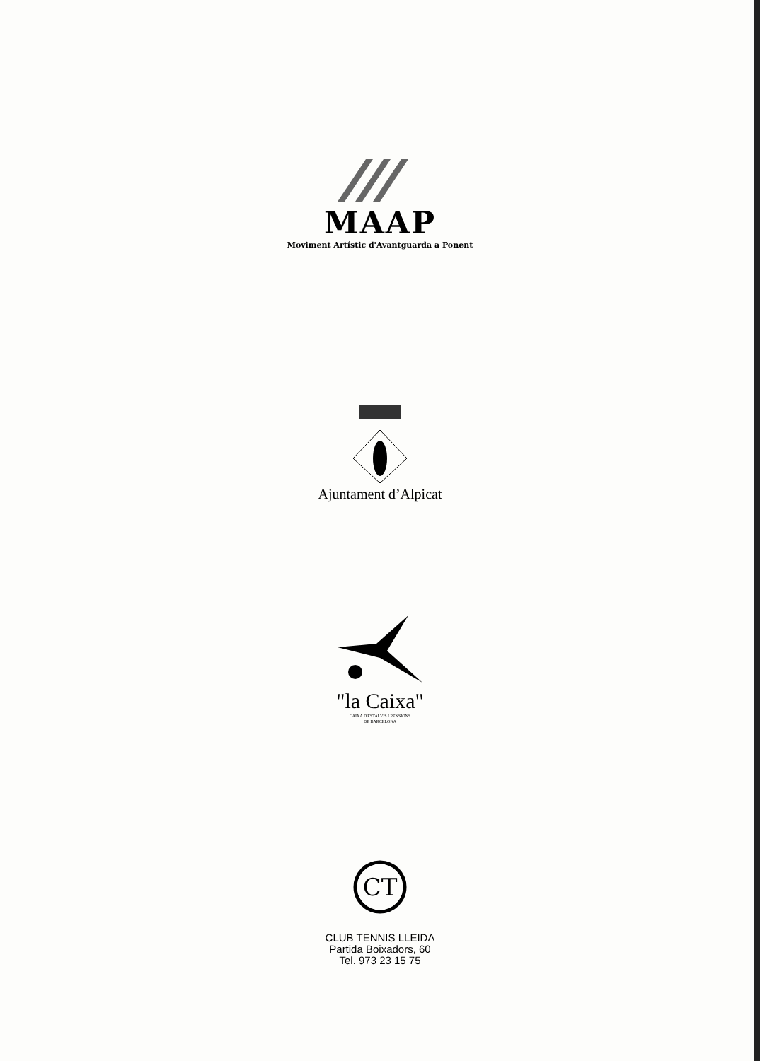MAAP
Moviment Artístic d'Avantguarda a Ponent
Ajuntament d’Alpicat
"la Caixa"
CAIXA D'ESTALVIS I PENSIONS
DE BARCELONA
CT
CLUB TENNIS LLEIDA
Partida Boixadors, 60
Tel. 973 23 15 75